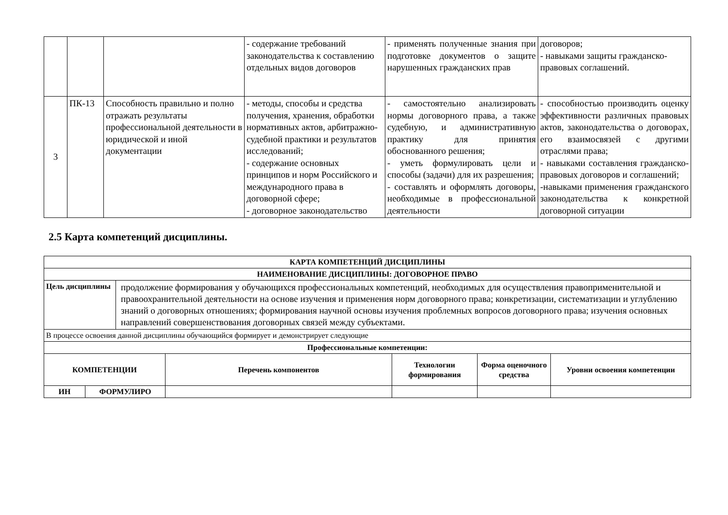| | | | - содержание требований законодательства к составлению отдельных видов договоров | - применять полученные знания при подготовке документов о защите нарушенных гражданских прав | договоров; - навыками защиты гражданско-правовых соглашений. |
| 3 | ПК-13 | Способность правильно и полно отражать результаты профессиональной деятельности в юридической и иной документации | - методы, способы и средства получения, хранения, обработки нормативных актов, арбитражно-судебной практики и результатов исследований; - содержание основных принципов и норм Российского и международного права в договорной сфере; - договорное законодательство | - самостоятельно анализировать нормы договорного права, а также судебную, и административную практику для принятия обоснованного решения; - уметь формулировать цели и способы (задачи) для их разрешения; - составлять и оформлять договоры, необходимые в профессиональной деятельности | - способностью производить оценку эффективности различных правовых актов, законодательства о договорах, его взаимосвязей с другими отраслями права; - навыками составления гражданско-правовых договоров и соглашений; -навыками применения гражданского законодательства к конкретной договорной ситуации |
2.5 Карта компетенций дисциплины.
| КАРТА КОМПЕТЕНЦИЙ ДИСЦИПЛИНЫ | | | | | | |
| --- | --- | --- | --- | --- | --- | --- |
| НАИМЕНОВАНИЕ ДИСЦИПЛИНЫ: ДОГОВОРНОЕ ПРАВО | | | | | | |
| Цель дисциплины | | продолжение формирования у обучающихся профессиональных компетенций, необходимых для осуществления правоприменительной и правоохранительной деятельности на основе изучения и применения норм договорного права; конкретизации, систематизации и углублению знаний о договорных отношениях; формирования научной основы изучения проблемных вопросов договорного права; изучения основных направлений совершенствования договорных связей между субъектами. | | | | |
| В процессе освоения данной дисциплины обучающийся формирует и демонстрирует следующие | | | | | | |
| Профессиональные компетенции: | | | | | | |
| КОМПЕТЕНЦИИ | | | Перечень компонентов | Технологии формирования | Форма оценочного средства | Уровни освоения компетенции |
| ИН | ФОРМУЛИРО | | | | | |